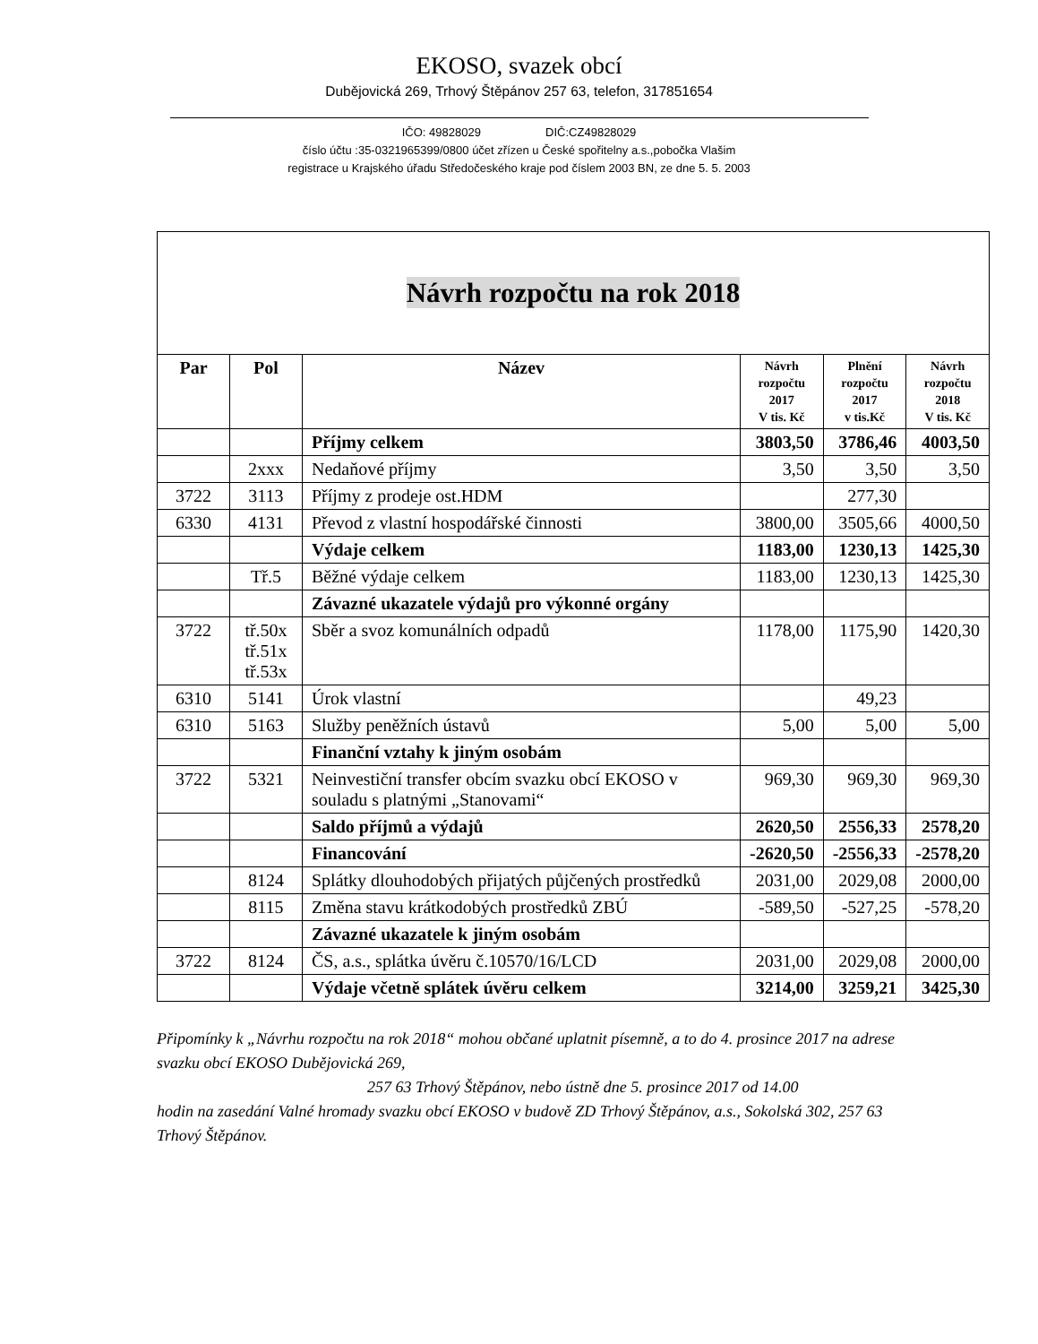EKOSO, svazek obcí
Dubějovická 269, Trhový Štěpánov 257 63, telefon, 317851654
IČO: 49828029 DIČ:CZ49828029
číslo účtu :35-0321965399/0800 účet zřízen u České spořitelny a.s.,pobočka Vlašim
registrace u Krajského úřadu Středočeského kraje pod číslem 2003 BN, ze dne 5. 5. 2003
| Návrh rozpočtu na rok 2018 | | | | | |
| Par | Pol | Název | Návrh rozpočtu 2017 V tis. Kč | Plnění rozpočtu 2017 v tis.Kč | Návrh rozpočtu 2018 V tis. Kč |
| | | Příjmy celkem | 3803,50 | 3786,46 | 4003,50 |
| | 2xxx | Nedaňové příjmy | 3,50 | 3,50 | 3,50 |
| 3722 | 3113 | Příjmy z prodeje ost.HDM | | 277,30 | |
| 6330 | 4131 | Převod z vlastní hospodářské činnosti | 3800,00 | 3505,66 | 4000,50 |
| | | Výdaje celkem | 1183,00 | 1230,13 | 1425,30 |
| | Tř.5 | Běžné výdaje celkem | 1183,00 | 1230,13 | 1425,30 |
| | | Závazné ukazatele výdajů pro výkonné orgány | | | |
| 3722 | tř.50x tř.51x tř.53x | Sběr a svoz komunálních odpadů | 1178,00 | 1175,90 | 1420,30 |
| 6310 | 5141 | Úrok vlastní | | 49,23 | |
| 6310 | 5163 | Služby peněžních ústavů | 5,00 | 5,00 | 5,00 |
| | | Finanční vztahy k jiným osobám | | | |
| 3722 | 5321 | Neinvestiční transfer obcím svazku obcí EKOSO v souladu s platnými „Stanovami“ | 969,30 | 969,30 | 969,30 |
| | | Saldo příjmů a výdajů | 2620,50 | 2556,33 | 2578,20 |
| | | Financování | -2620,50 | -2556,33 | -2578,20 |
| | 8124 | Splátky dlouhodobých přijatých půjčených prostředků | 2031,00 | 2029,08 | 2000,00 |
| | 8115 | Změna stavu krátkodobých prostředků ZBÚ | -589,50 | -527,25 | -578,20 |
| | | Závazné ukazatele k jiným osobám | | | |
| 3722 | 8124 | ČS, a.s., splátka úvěru č.10570/16/LCD | 2031,00 | 2029,08 | 2000,00 |
| | | Výdaje včetně splátek úvěru celkem | 3214,00 | 3259,21 | 3425,30 |
Připomínky k „Návrhu rozpočtu na rok 2018“ mohou občané uplatnit písemně, a to do 4. prosince 2017 na adrese svazku obcí EKOSO Dubějovická 269,
257 63 Trhový Štěpánov, nebo ústně dne 5. prosince 2017 od 14.00
hodin na zasedání Valné hromady svazku obcí EKOSO v budově ZD Trhový Štěpánov, a.s., Sokolská 302, 257 63 Trhový Štěpánov.